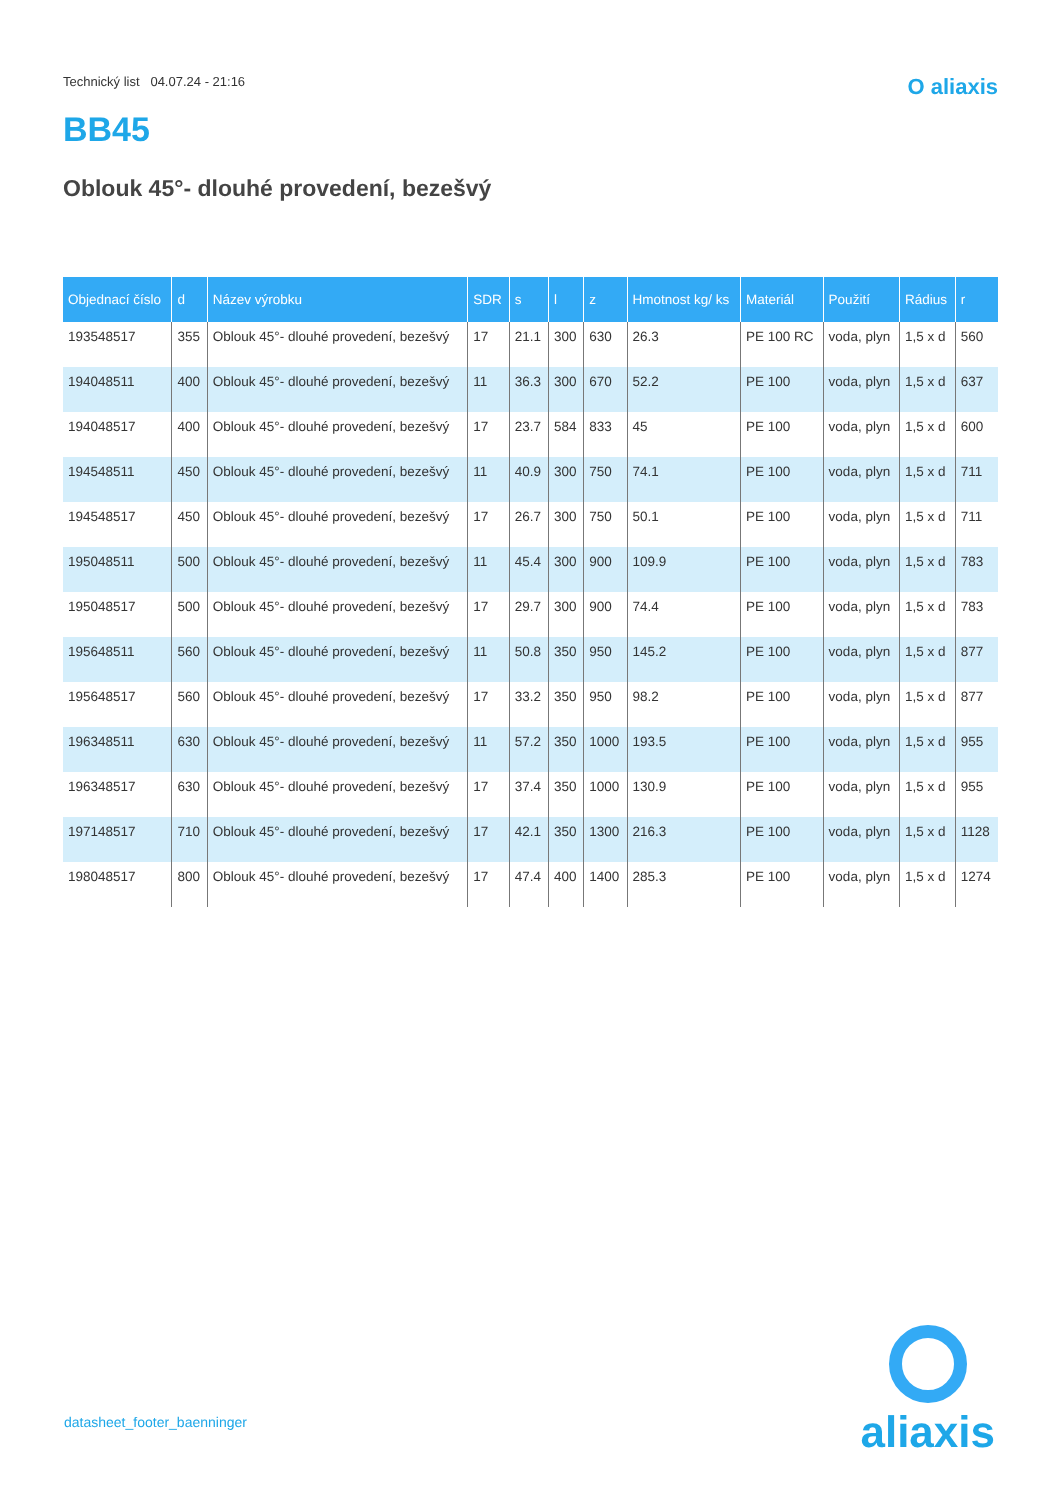Technický list 04.07.24 - 21:16 O aliaxis
BB45
Oblouk 45°- dlouhé provedení, bezešvý
| Objednací číslo | d | Název výrobku | SDR | s | l | z | Hmotnost kg/ ks | Materiál | Použití | Rádius | r |
| --- | --- | --- | --- | --- | --- | --- | --- | --- | --- | --- | --- |
| 193548517 | 355 | Oblouk 45°- dlouhé provedení, bezešvý | 17 | 21.1 | 300 | 630 | 26.3 | PE 100 RC | voda, plyn | 1,5 x d | 560 |
| 194048511 | 400 | Oblouk 45°- dlouhé provedení, bezešvý | 11 | 36.3 | 300 | 670 | 52.2 | PE 100 | voda, plyn | 1,5 x d | 637 |
| 194048517 | 400 | Oblouk 45°- dlouhé provedení, bezešvý | 17 | 23.7 | 584 | 833 | 45 | PE 100 | voda, plyn | 1,5 x d | 600 |
| 194548511 | 450 | Oblouk 45°- dlouhé provedení, bezešvý | 11 | 40.9 | 300 | 750 | 74.1 | PE 100 | voda, plyn | 1,5 x d | 711 |
| 194548517 | 450 | Oblouk 45°- dlouhé provedení, bezešvý | 17 | 26.7 | 300 | 750 | 50.1 | PE 100 | voda, plyn | 1,5 x d | 711 |
| 195048511 | 500 | Oblouk 45°- dlouhé provedení, bezešvý | 11 | 45.4 | 300 | 900 | 109.9 | PE 100 | voda, plyn | 1,5 x d | 783 |
| 195048517 | 500 | Oblouk 45°- dlouhé provedení, bezešvý | 17 | 29.7 | 300 | 900 | 74.4 | PE 100 | voda, plyn | 1,5 x d | 783 |
| 195648511 | 560 | Oblouk 45°- dlouhé provedení, bezešvý | 11 | 50.8 | 350 | 950 | 145.2 | PE 100 | voda, plyn | 1,5 x d | 877 |
| 195648517 | 560 | Oblouk 45°- dlouhé provedení, bezešvý | 17 | 33.2 | 350 | 950 | 98.2 | PE 100 | voda, plyn | 1,5 x d | 877 |
| 196348511 | 630 | Oblouk 45°- dlouhé provedení, bezešvý | 11 | 57.2 | 350 | 1000 | 193.5 | PE 100 | voda, plyn | 1,5 x d | 955 |
| 196348517 | 630 | Oblouk 45°- dlouhé provedení, bezešvý | 17 | 37.4 | 350 | 1000 | 130.9 | PE 100 | voda, plyn | 1,5 x d | 955 |
| 197148517 | 710 | Oblouk 45°- dlouhé provedení, bezešvý | 17 | 42.1 | 350 | 1300 | 216.3 | PE 100 | voda, plyn | 1,5 x d | 1128 |
| 198048517 | 800 | Oblouk 45°- dlouhé provedení, bezešvý | 17 | 47.4 | 400 | 1400 | 285.3 | PE 100 | voda, plyn | 1,5 x d | 1274 |
datasheet_footer_baenninger
aliaxis